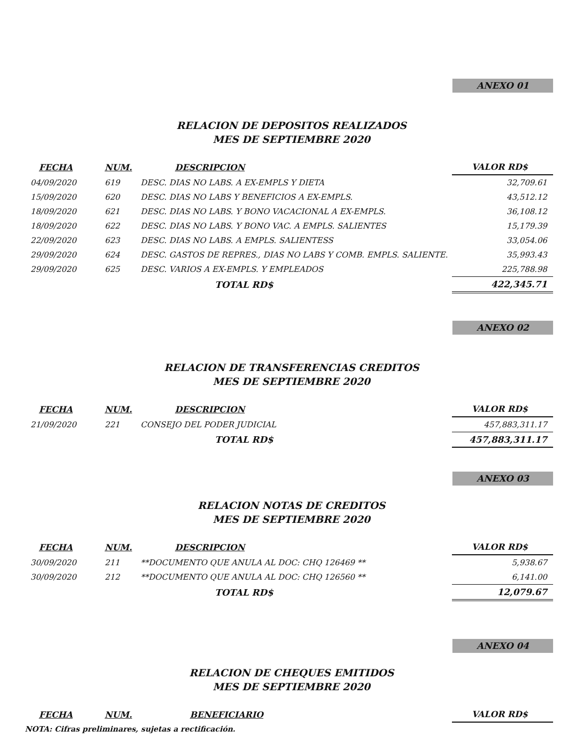ANEXO 01
RELACION DE DEPOSITOS REALIZADOS
MES DE SEPTIEMBRE 2020
| FECHA | NUM. | DESCRIPCION | VALOR RD$ |
| --- | --- | --- | --- |
| 04/09/2020 | 619 | DESC. DIAS NO LABS. A EX-EMPLS Y DIETA | 32,709.61 |
| 15/09/2020 | 620 | DESC. DIAS NO LABS Y BENEFICIOS A EX-EMPLS. | 43,512.12 |
| 18/09/2020 | 621 | DESC. DIAS NO LABS. Y BONO VACACIONAL A EX-EMPLS. | 36,108.12 |
| 18/09/2020 | 622 | DESC. DIAS NO LABS. Y BONO VAC. A EMPLS. SALIENTES | 15,179.39 |
| 22/09/2020 | 623 | DESC. DIAS NO LABS. A EMPLS. SALIENTESS | 33,054.06 |
| 29/09/2020 | 624 | DESC. GASTOS DE REPRES., DIAS NO LABS Y COMB. EMPLS. SALIENTE. | 35,993.43 |
| 29/09/2020 | 625 | DESC. VARIOS A EX-EMPLS. Y EMPLEADOS | 225,788.98 |
| | | TOTAL RD$ | 422,345.71 |
ANEXO 02
RELACION DE TRANSFERENCIAS CREDITOS
MES DE SEPTIEMBRE 2020
| FECHA | NUM. | DESCRIPCION | VALOR RD$ |
| --- | --- | --- | --- |
| 21/09/2020 | 221 | CONSEJO DEL PODER JUDICIAL | 457,883,311.17 |
| | | TOTAL RD$ | 457,883,311.17 |
ANEXO 03
RELACION NOTAS DE CREDITOS
MES DE SEPTIEMBRE 2020
| FECHA | NUM. | DESCRIPCION | VALOR RD$ |
| --- | --- | --- | --- |
| 30/09/2020 | 211 | **DOCUMENTO QUE ANULA AL DOC: CHQ 126469 ** | 5,938.67 |
| 30/09/2020 | 212 | **DOCUMENTO QUE ANULA AL DOC: CHQ 126560 ** | 6,141.00 |
| | | TOTAL RD$ | 12,079.67 |
ANEXO 04
RELACION DE CHEQUES EMITIDOS
MES DE SEPTIEMBRE 2020
| FECHA | NUM. | BENEFICIARIO | VALOR RD$ |
| --- | --- | --- | --- |
NOTA: Cifras preliminares, sujetas a rectificación.